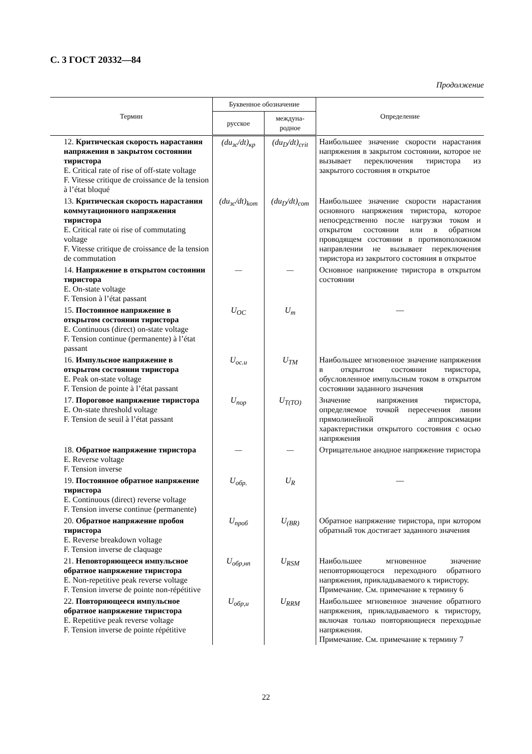С. 3 ГОСТ 20332—84
Продолжение
| Термин | Буквенное обозначение | | Определение |
| --- | --- | --- | --- |
| | русское | междуна- родное | |
| 12. Критическая скорость нарастания напряжения в закрытом состоянии тиристора E. Critical rate of rise of off-state voltage F. Vitesse critique de croissance de la tension à l’état bloqué | (du<sub>зс</sub>/dt)<sub>кр</sub> | (du<sub>D</sub>/dt)<sub>crit</sub> | Наибольшее значение скорости нарастания напряжения в закрытом состоянии, которое не вызывает переключения тиристора из закрытого состояния в открытое |
| 13. Критическая скорость нарастания коммутационного напряжения тиристора E. Critical rate oi rise of commutating voltage F. Vitesse critique de croissance de la tension de commutation | (du<sub>зс</sub>/dt)<sub>kom</sub> | (du<sub>D</sub>/dt)<sub>com</sub> | Наибольшее значение скорости нарастания основного напряжения тиристора, которое непосредственно после нагрузки током и открытом состоянии или в обратном проводящем состоянии в противоположном направлении не вызывает переключения тиристора из закрытого состояния в открытое |
| 14. Напряжение в открытом состоянии тиристора E. On-state voltage F. Tension à l’état passant | — | — | Основное напряжение тиристора в открытом состоянии |
| 15. Постоянное напряжение в открытом состоянии тиристора E. Continuous (direct) on-state voltage F. Tension continue (permanente) à l’état passant | U<sub>ОС</sub> | U<sub>т</sub> | — |
| 16. Импульсное напряжение в открытом состоянии тиристора E. Peak on-state voltage F. Tension de pointe à l’état passant | U<sub>ос.и</sub> | U<sub>TM</sub> | Наибольшее мгновенное значение напряжения в открытом состоянии тиристора, обусловленное импульсным током в открытом состоянии заданного значения |
| 17. Пороговое напряжение тиристора E. On-state threshold voltage F. Tension de seuil à l’état passant | U<sub>пор</sub> | U<sub>T(TO)</sub> | Значение напряжения тиристора, определяемое точкой пересечения линии прямолинейной аппроксимации характеристики открытого состояния с осью напряжения |
| 18. Обратное напряжение тиристора E. Reverse voltage F. Tension inverse | — | — | Отрицательное анодное напряжение тиристора |
| 19. Постоянное обратное напряжение тиристора E. Continuous (direct) reverse voltage F. Tension inverse continue (permanente) | U<sub>обр.</sub> | U<sub>R</sub> | — |
| 20. Обратное напряжение пробоя тиристора E. Reverse breakdown voltage F. Tension inverse de claquage | U<sub>проб</sub> | U<sub>(BR)</sub> | Обратное напряжение тиристора, при котором обратный ток достигает заданного значения |
| 21. Неповторяющееся импульсное обратное напряжение тиристора E. Non-repetitive peak reverse voltage F. Tension inverse de pointe non-répétitive | U<sub>обр,нп</sub> | U<sub>RSM</sub> | Наибольшее мгновенное значение неповторяющегося переходного обратного напряжения, прикладываемого к тиристору. Примечание. См. примечание к термину 6 |
| 22. Повторяющееся импульсное обратное напряжение тиристора E. Repetitive peak reverse voltage F. Tension inverse de pointe répétitive | U<sub>обр,и</sub> | U<sub>RRM</sub> | Наибольшее мгновенное значение обратного напряжения, прикладываемого к тиристору, включая только повторяющиеся переходные напряжения. Примечание. См. примечание к термину 7 |
22